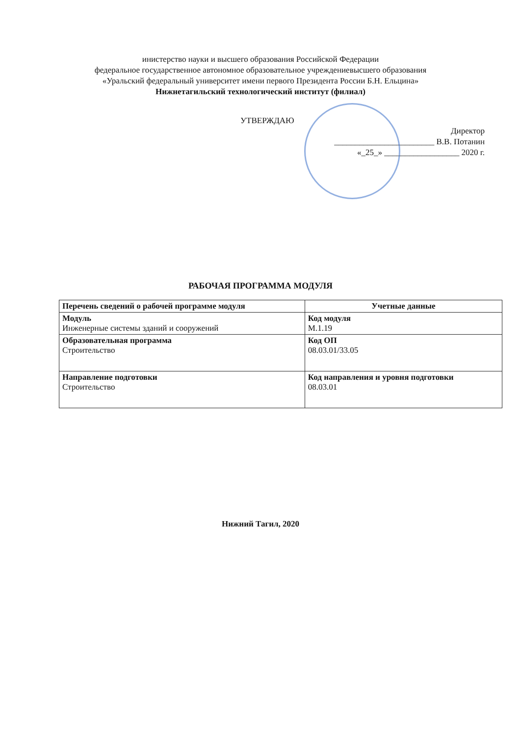инистерство науки и высшего образования Российской Федерации
федеральное государственное автономное образовательное учреждениевысшего образования
«Уральский федеральный университет имени первого Президента России Б.Н. Ельцина»
Нижнетагильский технологический институт (филиал)
УТВЕРЖДАЮ
Директор
________________________ В.В. Потанин
«_25_» __________________ 2020 г.
РАБОЧАЯ ПРОГРАММА МОДУЛЯ
| Перечень сведений о рабочей программе модуля | Учетные данные |
| --- | --- |
| Модуль Инженерные системы зданий и сооружений | Код модуля М.1.19 |
| Образовательная программа Строительство | Код ОП 08.03.01/33.05 |
| Направление подготовки Строительство | Код направления и уровня подготовки 08.03.01 |
Нижний Тагил, 2020